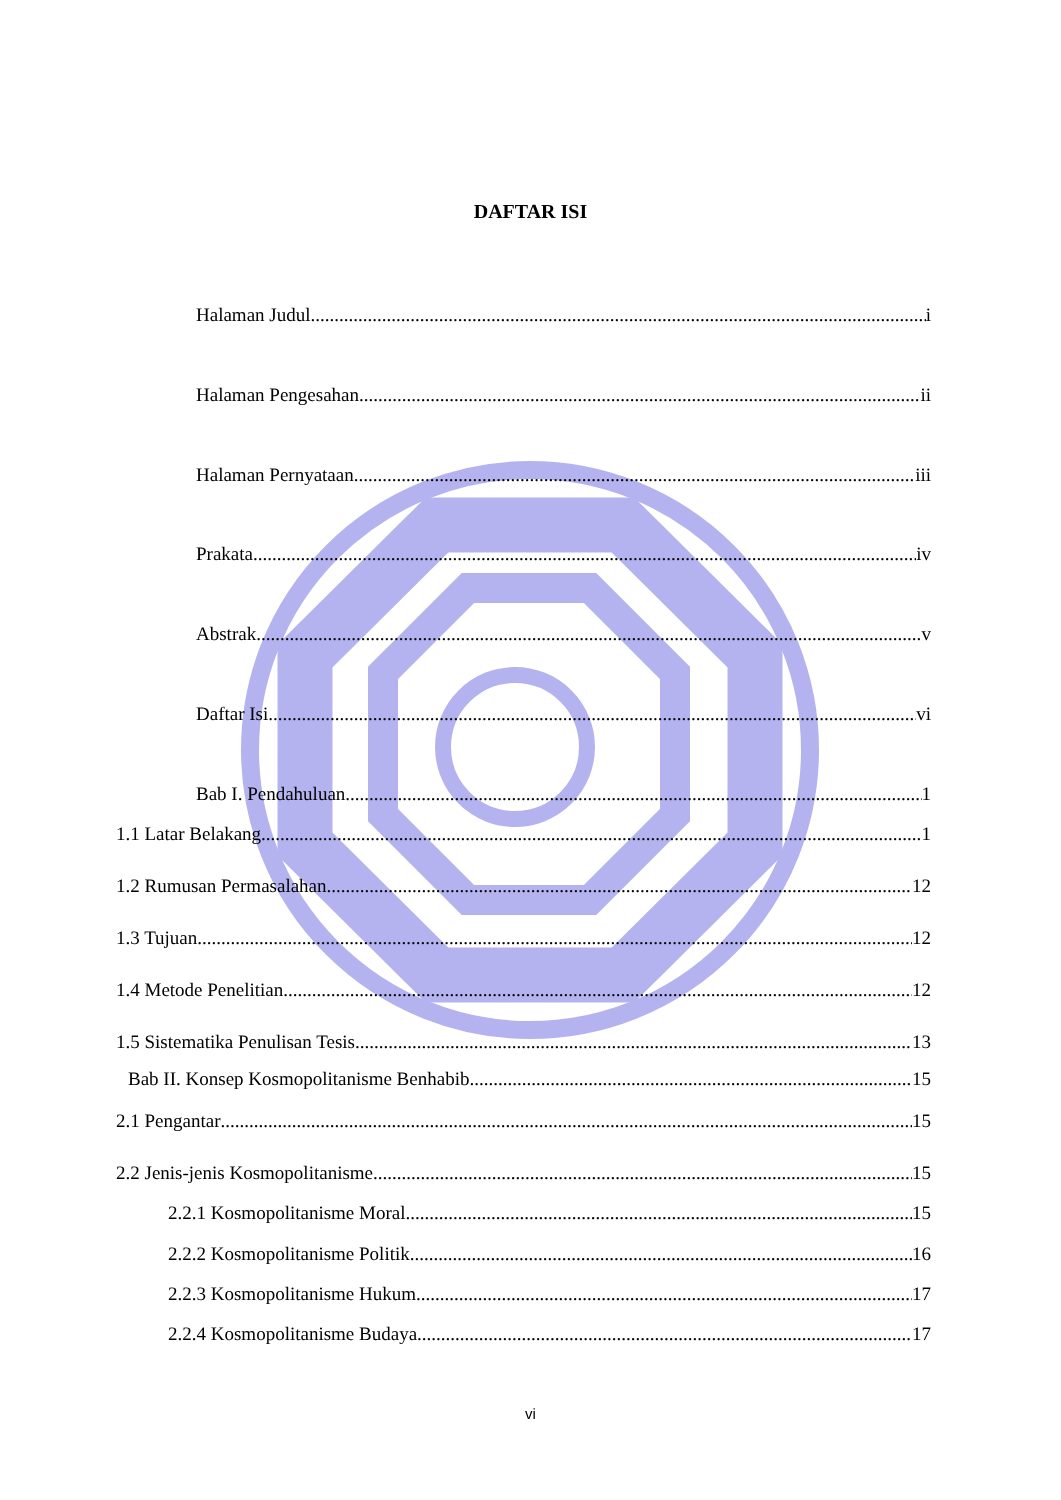DAFTAR ISI
Halaman Judul i
Halaman Pengesahan ii
Halaman Pernyataan iii
Prakata iv
Abstrak v
Daftar Isi vi
Bab I. Pendahuluan 1
1.1 Latar Belakang 1
1.2 Rumusan Permasalahan 12
1.3 Tujuan 12
1.4 Metode Penelitian 12
1.5 Sistematika Penulisan Tesis 13
Bab II. Konsep Kosmopolitanisme Benhabib 15
2.1 Pengantar 15
2.2 Jenis-jenis Kosmopolitanisme 15
2.2.1 Kosmopolitanisme Moral 15
2.2.2 Kosmopolitanisme Politik 16
2.2.3 Kosmopolitanisme Hukum 17
2.2.4 Kosmopolitanisme Budaya 17
vi